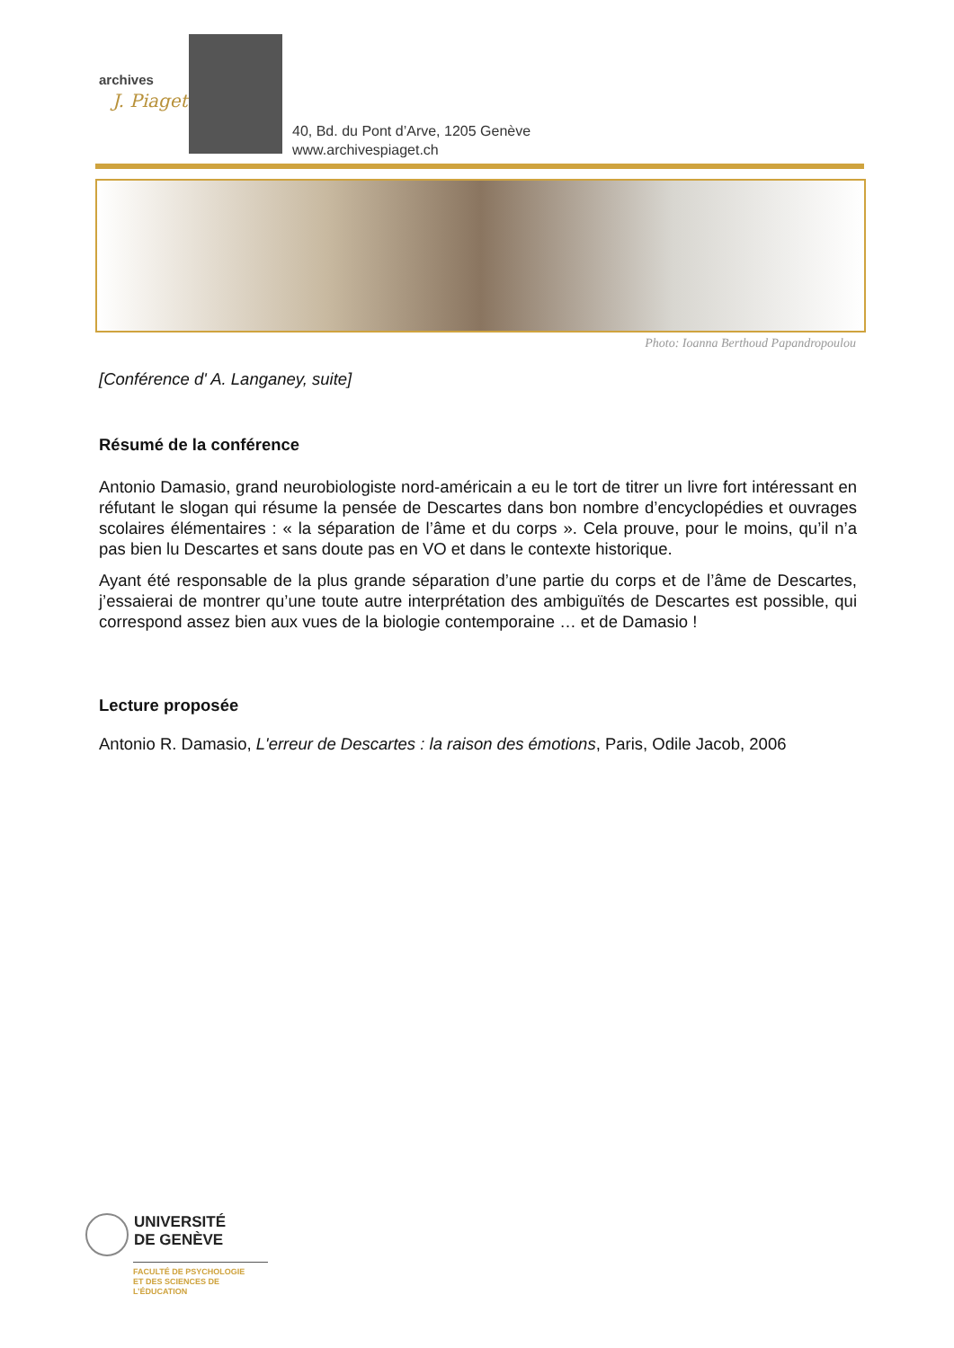archives
J. Piaget
40, Bd. du Pont d’Arve, 1205 Genève
www.archivespiaget.ch
Photo: Ioanna Berthoud Papandropoulou
[Conférence d' A. Langaney, suite]
Résumé de la conférence
Antonio Damasio, grand neurobiologiste nord-américain a eu le tort de titrer un livre fort intéressant en réfutant le slogan qui résume la pensée de Descartes dans bon nombre d’encyclopédies et ouvrages scolaires élémentaires : « la séparation de l’âme et du corps ». Cela prouve, pour le moins, qu’il n’a pas bien lu Descartes et sans doute pas en VO et dans le contexte historique.
Ayant été responsable de la plus grande séparation d’une partie du corps et de l’âme de Descartes, j’essaierai de montrer qu’une toute autre interprétation des ambiguïtés de Descartes est possible, qui correspond assez bien aux vues de la biologie contemporaine … et de Damasio !
Lecture proposée
Antonio R. Damasio, L'erreur de Descartes : la raison des émotions, Paris, Odile Jacob, 2006
UNIVERSITÉ
DE GENÈVE
FACULTÉ DE PSYCHOLOGIE
ET DES SCIENCES DE L’ÉDUCATION